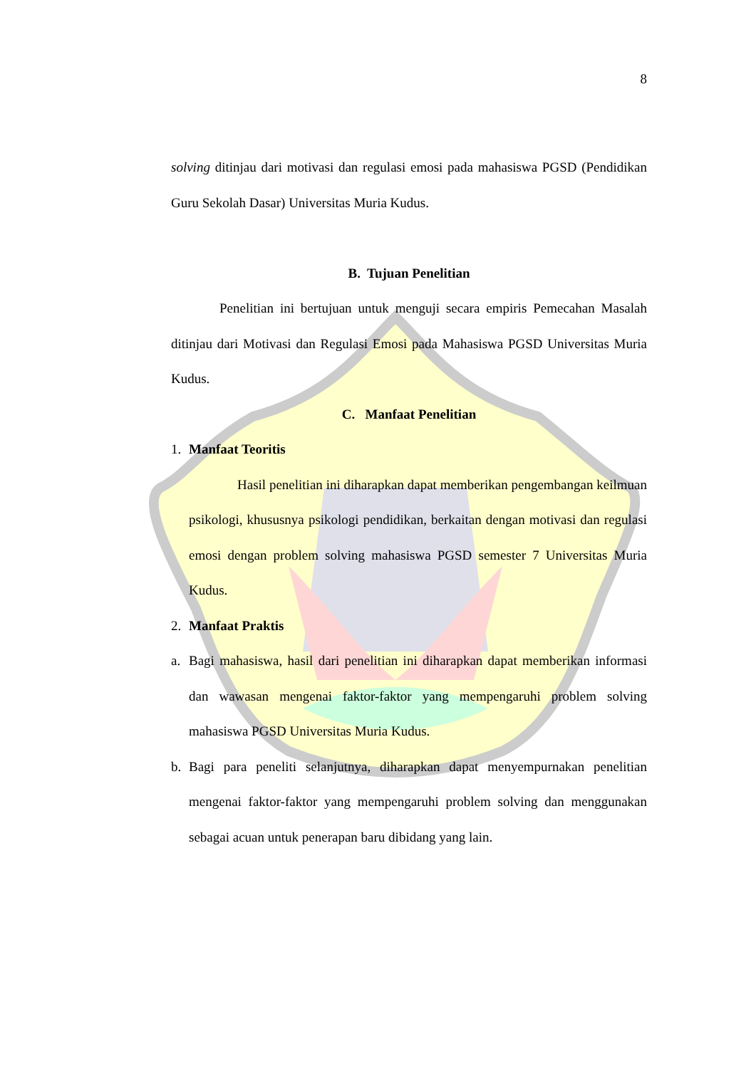8
solving ditinjau dari motivasi dan regulasi emosi pada mahasiswa PGSD (Pendidikan Guru Sekolah Dasar) Universitas Muria Kudus.
B. Tujuan Penelitian
Penelitian ini bertujuan untuk menguji secara empiris Pemecahan Masalah ditinjau dari Motivasi dan Regulasi Emosi pada Mahasiswa PGSD Universitas Muria Kudus.
C. Manfaat Penelitian
1. Manfaat Teoritis
Hasil penelitian ini diharapkan dapat memberikan pengembangan keilmuan psikologi, khususnya psikologi pendidikan, berkaitan dengan motivasi dan regulasi emosi dengan problem solving mahasiswa PGSD semester 7 Universitas Muria Kudus.
2. Manfaat Praktis
a. Bagi mahasiswa, hasil dari penelitian ini diharapkan dapat memberikan informasi dan wawasan mengenai faktor-faktor yang mempengaruhi problem solving mahasiswa PGSD Universitas Muria Kudus.
b. Bagi para peneliti selanjutnya, diharapkan dapat menyempurnakan penelitian mengenai faktor-faktor yang mempengaruhi problem solving dan menggunakan sebagai acuan untuk penerapan baru dibidang yang lain.